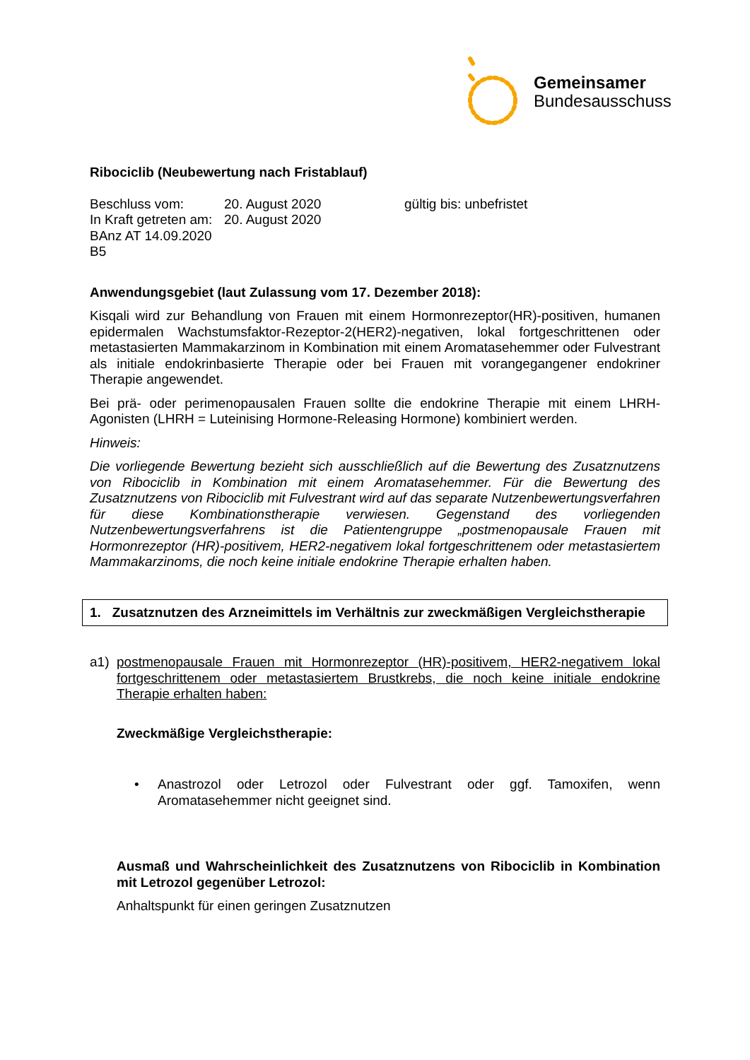Gemeinsamer
Bundesausschuss
Ribociclib (Neubewertung nach Fristablauf)
Beschluss vom:
In Kraft getreten am:
BAnz AT 14.09.2020 B5
20. August 2020
20. August 2020
gültig bis: unbefristet
Anwendungsgebiet (laut Zulassung vom 17. Dezember 2018):
Kisqali wird zur Behandlung von Frauen mit einem Hormonrezeptor(HR)-positiven, humanen epidermalen Wachstumsfaktor-Rezeptor-2(HER2)-negativen, lokal fortgeschrittenen oder metastasierten Mammakarzinom in Kombination mit einem Aromatasehemmer oder Fulvestrant als initiale endokrinbasierte Therapie oder bei Frauen mit vorangegangener endokriner Therapie angewendet.
Bei prä- oder perimenopausalen Frauen sollte die endokrine Therapie mit einem LHRH-Agonisten (LHRH = Luteinising Hormone-Releasing Hormone) kombiniert werden.
Hinweis:
Die vorliegende Bewertung bezieht sich ausschließlich auf die Bewertung des Zusatznutzens von Ribociclib in Kombination mit einem Aromatasehemmer. Für die Bewertung des Zusatznutzens von Ribociclib mit Fulvestrant wird auf das separate Nutzenbewertungsverfahren für diese Kombinationstherapie verwiesen. Gegenstand des vorliegenden Nutzenbewertungsverfahrens ist die Patientengruppe „postmenopausale Frauen mit Hormonrezeptor (HR)-positivem, HER2-negativem lokal fortgeschrittenem oder metastasiertem Mammakarzinoms, die noch keine initiale endokrine Therapie erhalten haben.
1. Zusatznutzen des Arzneimittels im Verhältnis zur zweckmäßigen Vergleichstherapie
a1) postmenopausale Frauen mit Hormonrezeptor (HR)-positivem, HER2-negativem lokal fortgeschrittenem oder metastasiertem Brustkrebs, die noch keine initiale endokrine Therapie erhalten haben:
Zweckmäßige Vergleichstherapie:
• Anastrozol oder Letrozol oder Fulvestrant oder ggf. Tamoxifen, wenn Aromatasehemmer nicht geeignet sind.
Ausmaß und Wahrscheinlichkeit des Zusatznutzens von Ribociclib in Kombination mit Letrozol gegenüber Letrozol:
Anhaltspunkt für einen geringen Zusatznutzen